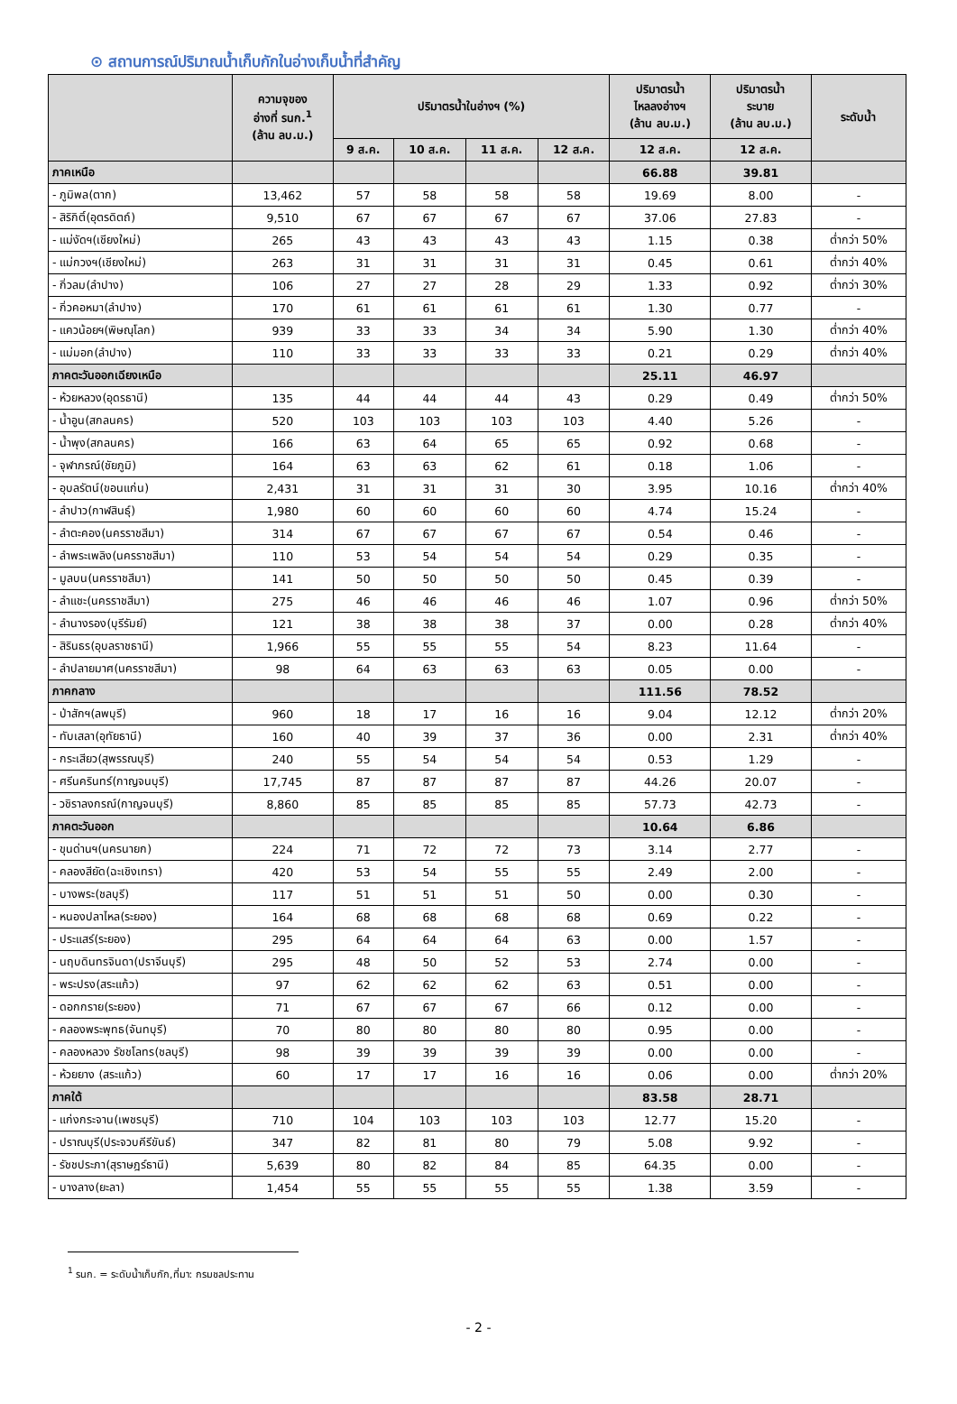⊙ สถานการณ์ปริมาณน้ำเก็บกักในอ่างเก็บน้ำที่สำคัญ
| | ความจุของ อ่างที่ รนก.<sup>1</sup> (ล้าน ลบ.ม.) | ปริมาตรน้ำในอ่างฯ (%) | | | | ปริมาตรน้ำ ไหลลงอ่างฯ (ล้าน ลบ.ม.) | ปริมาตรน้ำ ระบาย (ล้าน ลบ.ม.) | ระดับน้ำ |
| --- | --- | --- | --- | --- | --- | --- | --- | --- |
| | | 9 ส.ค. | 10 ส.ค. | 11 ส.ค. | 12 ส.ค. | 12 ส.ค. | 12 ส.ค. | |
| ภาคเหนือ | | | | | | 66.88 | 39.81 | |
| - ภูมิพล(ตาก) | 13,462 | 57 | 58 | 58 | 58 | 19.69 | 8.00 | - |
| - สิริกิติ์(อุตรดิตถ์) | 9,510 | 67 | 67 | 67 | 67 | 37.06 | 27.83 | - |
| - แม่งัดฯ(เชียงใหม่) | 265 | 43 | 43 | 43 | 43 | 1.15 | 0.38 | ต่ำกว่า 50% |
| - แม่กวงฯ(เชียงใหม่) | 263 | 31 | 31 | 31 | 31 | 0.45 | 0.61 | ต่ำกว่า 40% |
| - กิ่วลม(ลำปาง) | 106 | 27 | 27 | 28 | 29 | 1.33 | 0.92 | ต่ำกว่า 30% |
| - กิ่วคอหมา(ลำปาง) | 170 | 61 | 61 | 61 | 61 | 1.30 | 0.77 | - |
| - แควน้อยฯ(พิษณุโลก) | 939 | 33 | 33 | 34 | 34 | 5.90 | 1.30 | ต่ำกว่า 40% |
| - แม่มอก(ลำปาง) | 110 | 33 | 33 | 33 | 33 | 0.21 | 0.29 | ต่ำกว่า 40% |
| ภาคตะวันออกเฉียงเหนือ | | | | | | 25.11 | 46.97 | |
| - ห้วยหลวง(อุดรธานี) | 135 | 44 | 44 | 44 | 43 | 0.29 | 0.49 | ต่ำกว่า 50% |
| - น้ำอูน(สกลนคร) | 520 | 103 | 103 | 103 | 103 | 4.40 | 5.26 | - |
| - น้ำพุง(สกลนคร) | 166 | 63 | 64 | 65 | 65 | 0.92 | 0.68 | - |
| - จุฬาภรณ์(ชัยภูมิ) | 164 | 63 | 63 | 62 | 61 | 0.18 | 1.06 | - |
| - อุบลรัตน์(ขอนแก่น) | 2,431 | 31 | 31 | 31 | 30 | 3.95 | 10.16 | ต่ำกว่า 40% |
| - ลำปาว(กาฬสินธุ์) | 1,980 | 60 | 60 | 60 | 60 | 4.74 | 15.24 | - |
| - ลำตะคอง(นครราชสีมา) | 314 | 67 | 67 | 67 | 67 | 0.54 | 0.46 | - |
| - ลำพระเพลิง(นครราชสีมา) | 110 | 53 | 54 | 54 | 54 | 0.29 | 0.35 | - |
| - มูลบน(นครราชสีมา) | 141 | 50 | 50 | 50 | 50 | 0.45 | 0.39 | - |
| - ลำแชะ(นครราชสีมา) | 275 | 46 | 46 | 46 | 46 | 1.07 | 0.96 | ต่ำกว่า 50% |
| - ลำนางรอง(บุรีรัมย์) | 121 | 38 | 38 | 38 | 37 | 0.00 | 0.28 | ต่ำกว่า 40% |
| - สิรินธร(อุบลราชธานี) | 1,966 | 55 | 55 | 55 | 54 | 8.23 | 11.64 | - |
| - ลำปลายมาศ(นครราชสีมา) | 98 | 64 | 63 | 63 | 63 | 0.05 | 0.00 | - |
| ภาคกลาง | | | | | | 111.56 | 78.52 | |
| - ป่าสักฯ(ลพบุรี) | 960 | 18 | 17 | 16 | 16 | 9.04 | 12.12 | ต่ำกว่า 20% |
| - ทับเสลา(อุทัยธานี) | 160 | 40 | 39 | 37 | 36 | 0.00 | 2.31 | ต่ำกว่า 40% |
| - กระเสียว(สุพรรณบุรี) | 240 | 55 | 54 | 54 | 54 | 0.53 | 1.29 | - |
| - ศรีนครินทร์(กาญจนบุรี) | 17,745 | 87 | 87 | 87 | 87 | 44.26 | 20.07 | - |
| - วชิราลงกรณ์(กาญจนบุรี) | 8,860 | 85 | 85 | 85 | 85 | 57.73 | 42.73 | - |
| ภาคตะวันออก | | | | | | 10.64 | 6.86 | |
| - ขุนด่านฯ(นครนายก) | 224 | 71 | 72 | 72 | 73 | 3.14 | 2.77 | - |
| - คลองสียัด(ฉะเชิงเทรา) | 420 | 53 | 54 | 55 | 55 | 2.49 | 2.00 | - |
| - บางพระ(ชลบุรี) | 117 | 51 | 51 | 51 | 50 | 0.00 | 0.30 | - |
| - หนองปลาไหล(ระยอง) | 164 | 68 | 68 | 68 | 68 | 0.69 | 0.22 | - |
| - ประแสร์(ระยอง) | 295 | 64 | 64 | 64 | 63 | 0.00 | 1.57 | - |
| - นฤบดินทรจินดา(ปราจีนบุรี) | 295 | 48 | 50 | 52 | 53 | 2.74 | 0.00 | - |
| - พระปรง(สระแก้ว) | 97 | 62 | 62 | 62 | 63 | 0.51 | 0.00 | - |
| - ดอกกราย(ระยอง) | 71 | 67 | 67 | 67 | 66 | 0.12 | 0.00 | - |
| - คลองพระพุทธ(จันทบุรี) | 70 | 80 | 80 | 80 | 80 | 0.95 | 0.00 | - |
| - คลองหลวง รัชชโลทร(ชลบุรี) | 98 | 39 | 39 | 39 | 39 | 0.00 | 0.00 | - |
| - ห้วยยาง (สระแก้ว) | 60 | 17 | 17 | 16 | 16 | 0.06 | 0.00 | ต่ำกว่า 20% |
| ภาคใต้ | | | | | | 83.58 | 28.71 | |
| - แก่งกระจาน(เพชรบุรี) | 710 | 104 | 103 | 103 | 103 | 12.77 | 15.20 | - |
| - ปราณบุรี(ประจวบคีรีขันธ์) | 347 | 82 | 81 | 80 | 79 | 5.08 | 9.92 | - |
| - รัชชประภา(สุราษฎร์ธานี) | 5,639 | 80 | 82 | 84 | 85 | 64.35 | 0.00 | - |
| - บางลาง(ยะลา) | 1,454 | 55 | 55 | 55 | 55 | 1.38 | 3.59 | - |
<sup>1</sup> รนก. = ระดับน้ำเก็บกัก,ที่มา: กรมชลประทาน
- 2 -